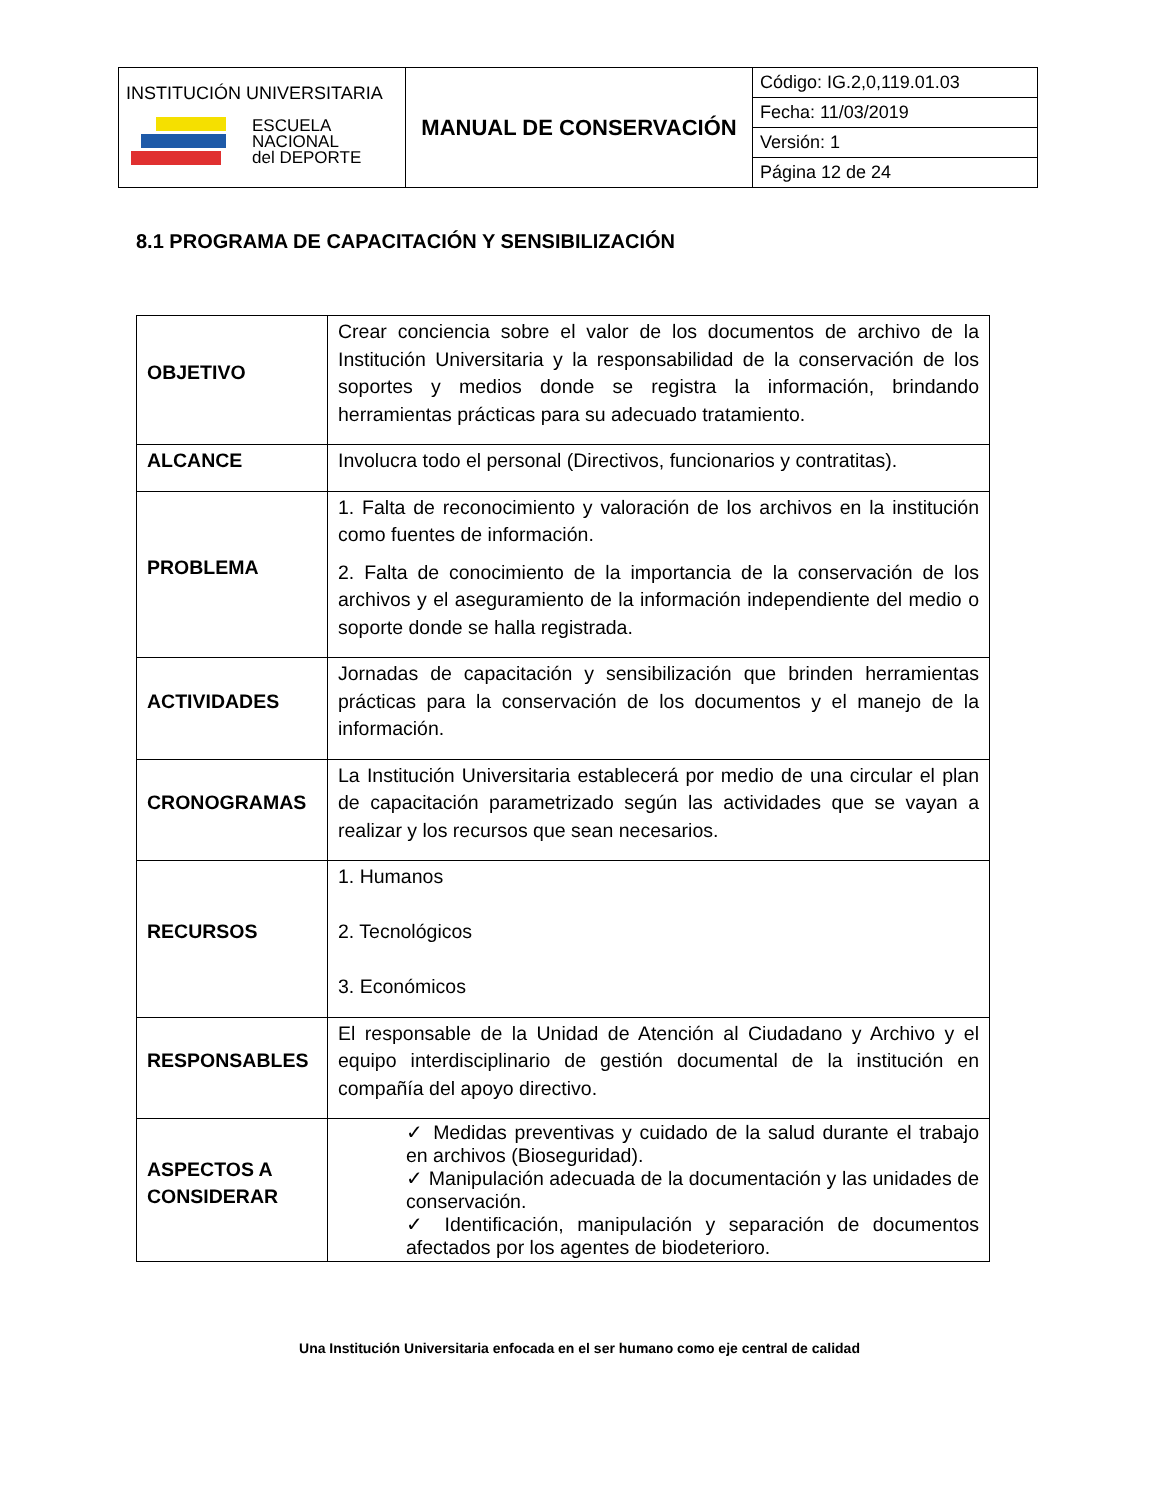| INSTITUCIÓN UNIVERSITARIA ESCUELA NACIONAL del DEPORTE | MANUAL DE CONSERVACIÓN | Código: IG.2,0,119.01.03 |
| | | Fecha: 11/03/2019 |
| | | Versión: 1 |
| | | Página 12 de 24 |
8.1 PROGRAMA DE CAPACITACIÓN Y SENSIBILIZACIÓN
| OBJETIVO | Crear conciencia sobre el valor de los documentos de archivo de la Institución Universitaria y la responsabilidad de la conservación de los soportes y medios donde se registra la información, brindando herramientas prácticas para su adecuado tratamiento. |
| ALCANCE | Involucra todo el personal (Directivos, funcionarios y contratitas). |
| PROBLEMA | 1. Falta de reconocimiento y valoración de los archivos en la institución como fuentes de información. 2. Falta de conocimiento de la importancia de la conservación de los archivos y el aseguramiento de la información independiente del medio o soporte donde se halla registrada. |
| ACTIVIDADES | Jornadas de capacitación y sensibilización que brinden herramientas prácticas para la conservación de los documentos y el manejo de la información. |
| CRONOGRAMAS | La Institución Universitaria establecerá por medio de una circular el plan de capacitación parametrizado según las actividades que se vayan a realizar y los recursos que sean necesarios. |
| RECURSOS | 1. Humanos 2. Tecnológicos 3. Económicos |
| RESPONSABLES | El responsable de la Unidad de Atención al Ciudadano y Archivo y el equipo interdisciplinario de gestión documental de la institución en compañía del apoyo directivo. |
| ASPECTOS A CONSIDERAR | ✓ Medidas preventivas y cuidado de la salud durante el trabajo en archivos (Bioseguridad). ✓ Manipulación adecuada de la documentación y las unidades de conservación. ✓ Identificación, manipulación y separación de documentos afectados por los agentes de biodeterioro. |
Una Institución Universitaria enfocada en el ser humano como eje central de calidad